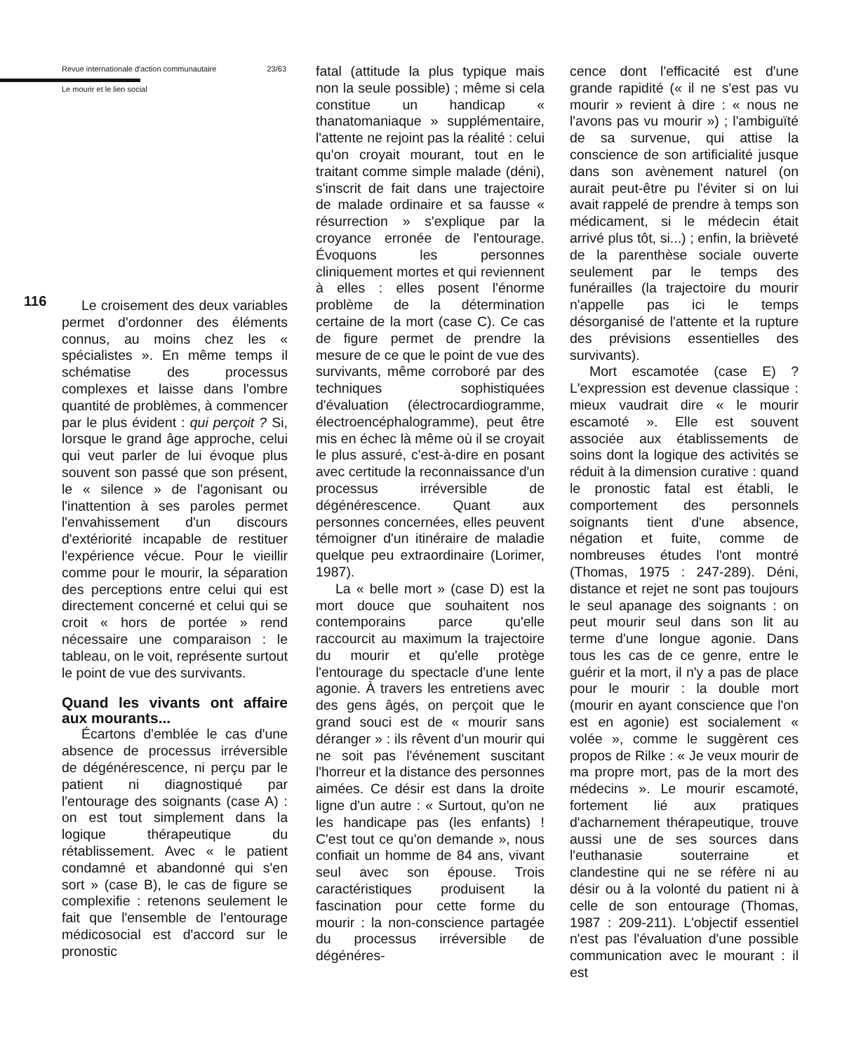Revue internationale d'action communautaire 23/63
Le mourir et le lien social
116
Le croisement des deux variables permet d'ordonner des éléments connus, au moins chez les « spécialistes ». En même temps il schématise des processus complexes et laisse dans l'ombre quantité de problèmes, à commencer par le plus évident : qui perçoit ? Si, lorsque le grand âge approche, celui qui veut parler de lui évoque plus souvent son passé que son présent, le « silence » de l'agonisant ou l'inattention à ses paroles permet l'envahissement d'un discours d'extériorité incapable de restituer l'expérience vécue. Pour le vieillir comme pour le mourir, la séparation des perceptions entre celui qui est directement concerné et celui qui se croit « hors de portée » rend nécessaire une comparaison : le tableau, on le voit, représente surtout le point de vue des survivants.
Quand les vivants ont affaire aux mourants...
Écartons d'emblée le cas d'une absence de processus irréversible de dégénérescence, ni perçu par le patient ni diagnostiqué par l'entourage des soignants (case A) : on est tout simplement dans la logique thérapeutique du rétablissement. Avec « le patient condamné et abandonné qui s'en sort » (case B), le cas de figure se complexifie : retenons seulement le fait que l'ensemble de l'entourage médicosocial est d'accord sur le pronostic
fatal (attitude la plus typique mais non la seule possible) ; même si cela constitue un handicap « thanatomaniaque » supplémentaire, l'attente ne rejoint pas la réalité : celui qu'on croyait mourant, tout en le traitant comme simple malade (déni), s'inscrit de fait dans une trajectoire de malade ordinaire et sa fausse « résurrection » s'explique par la croyance erronée de l'entourage. Évoquons les personnes cliniquement mortes et qui reviennent à elles : elles posent l'énorme problème de la détermination certaine de la mort (case C). Ce cas de figure permet de prendre la mesure de ce que le point de vue des survivants, même corroboré par des techniques sophistiquées d'évaluation (électrocardiogramme, électroencéphalogramme), peut être mis en échec là même où il se croyait le plus assuré, c'est-à-dire en posant avec certitude la reconnaissance d'un processus irréversible de dégénérescence. Quant aux personnes concernées, elles peuvent témoigner d'un itinéraire de maladie quelque peu extraordinaire (Lorimer, 1987).
La « belle mort » (case D) est la mort douce que souhaitent nos contemporains parce qu'elle raccourcit au maximum la trajectoire du mourir et qu'elle protège l'entourage du spectacle d'une lente agonie. À travers les entretiens avec des gens âgés, on perçoit que le grand souci est de « mourir sans déranger » : ils rêvent d'un mourir qui ne soit pas l'événement suscitant l'horreur et la distance des personnes aimées. Ce désir est dans la droite ligne d'un autre : « Surtout, qu'on ne les handicape pas (les enfants) ! C'est tout ce qu'on demande », nous confiait un homme de 84 ans, vivant seul avec son épouse. Trois caractéristiques produisent la fascination pour cette forme du mourir : la non-conscience partagée du processus irréversible de dégénéres-
cence dont l'efficacité est d'une grande rapidité (« il ne s'est pas vu mourir » revient à dire : « nous ne l'avons pas vu mourir ») ; l'ambiguïté de sa survenue, qui attise la conscience de son artificialité jusque dans son avènement naturel (on aurait peut-être pu l'éviter si on lui avait rappelé de prendre à temps son médicament, si le médecin était arrivé plus tôt, si...) ; enfin, la brièveté de la parenthèse sociale ouverte seulement par le temps des funérailles (la trajectoire du mourir n'appelle pas ici le temps désorganisé de l'attente et la rupture des prévisions essentielles des survivants).
Mort escamotée (case E) ? L'expression est devenue classique : mieux vaudrait dire « le mourir escamoté ». Elle est souvent associée aux établissements de soins dont la logique des activités se réduit à la dimension curative : quand le pronostic fatal est établi, le comportement des personnels soignants tient d'une absence, négation et fuite, comme de nombreuses études l'ont montré (Thomas, 1975 : 247-289). Déni, distance et rejet ne sont pas toujours le seul apanage des soignants : on peut mourir seul dans son lit au terme d'une longue agonie. Dans tous les cas de ce genre, entre le guérir et la mort, il n'y a pas de place pour le mourir : la double mort (mourir en ayant conscience que l'on est en agonie) est socialement « volée », comme le suggèrent ces propos de Rilke : « Je veux mourir de ma propre mort, pas de la mort des médecins ». Le mourir escamoté, fortement lié aux pratiques d'acharnement thérapeutique, trouve aussi une de ses sources dans l'euthanasie souterraine et clandestine qui ne se réfère ni au désir ou à la volonté du patient ni à celle de son entourage (Thomas, 1987 : 209-211). L'objectif essentiel n'est pas l'évaluation d'une possible communication avec le mourant : il est